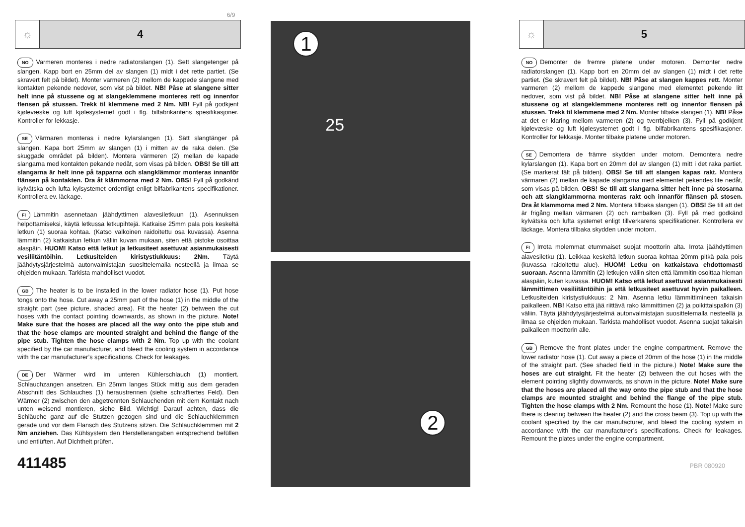6/9
☼ 4
NO Varmeren monteres i nedre radiatorslangen (1). Sett slangetenger på slangen. Kapp bort en 25mm del av slangen (1) midt i det rette partiet. (Se skravert felt på bildet). Monter varmeren (2) mellom de kappede slangene med kontakten pekende nedover, som vist på bildet. NB! Påse at slangene sitter helt inne på stussene og at slangeklemmene monteres rett og innenfor flensen på stussen. Trekk til klemmene med 2 Nm. NB! Fyll på godkjent kjølevæske og luft kjølesystemet godt i flg. bilfabrikantens spesifikasjoner. Kontroller for lekkasje.
SE Värmaren monteras i nedre kylarslangen (1). Sätt slangtänger på slangen. Kapa bort 25mm av slangen (1) i mitten av de raka delen. (Se skuggade området på bilden). Montera värmeren (2) mellan de kapade slangarna med kontakten pekande nedåt, som visas på bilden. OBS! Se till att slangarna är helt inne på tapparna och slangklämmor monteras innanför flänsen på kontakten. Dra åt klämmorna med 2 Nm. OBS! Fyll på godkänd kylvätska och lufta kylsystemet ordentligt enligt bilfabrikantens specifikationer. Kontrollera ev. läckage.
FI Lämmitin asennetaan jäähdyttimen alavesiletkuun (1). Asennuksen helpottamiseksi, käytä letkussa letkupihtejä. Katkaise 25mm pala pois keskeltä letkun (1) suoraa kohtaa. (Katso valkoinen raidoitettu osa kuvassa). Asenna lämmitin (2) katkaistun letkun väliin kuvan mukaan, siten että pistoke osoittaa alaspäin. HUOM! Katso että letkut ja letkusiteet asettuvat asianmukaisesti vesiliitäntöihin. Letkusiteiden kiristystiukkuus: 2Nm. Täytä jäähdytysjärjestelmä autonvalmistajan suosittelemalla nesteellä ja ilmaa se ohjeiden mukaan. Tarkista mahdolliset vuodot.
GB The heater is to be installed in the lower radiator hose (1). Put hose tongs onto the hose. Cut away a 25mm part of the hose (1) in the middle of the straight part (see picture, shaded area). Fit the heater (2) between the cut hoses with the contact pointing downwards, as shown in the picture. Note! Make sure that the hoses are placed all the way onto the pipe stub and that the hose clamps are mounted straight and behind the flange of the pipe stub. Tighten the hose clamps with 2 Nm. Top up with the coolant specified by the car manufacturer, and bleed the cooling system in accordance with the car manufacturer’s specifications. Check for leakages.
DE Der Wärmer wird im unteren Kühlerschlauch (1) montiert. Schlauchzangen ansetzen. Ein 25mm langes Stück mittig aus dem geraden Abschnitt des Schlauches (1) heraustrennen (siehe schraffiertes Feld). Den Wärmer (2) zwischen den abgetrennten Schlauchenden mit dem Kontakt nach unten weisend montieren, siehe Bild. Wichtig! Darauf achten, dass die Schläuche ganz auf die Stutzen gezogen sind und die Schlauchklemmen gerade und vor dem Flansch des Stutzens sitzen. Die Schlauchklemmen mit 2 Nm anziehen. Das Kühlsystem den Herstellerangaben entsprechend befüllen und entlüften. Auf Dichtheit prüfen.
411485
1
25
2
☼ 5
NO Demonter de fremre platene under motoren. Demonter nedre radiatorslangen (1). Kapp bort en 20mm del av slangen (1) midt i det rette partiet. (Se skravert felt på bildet). NB! Påse at slangen kappes rett. Monter varmeren (2) mellom de kappede slangene med elementet pekende litt nedover, som vist på bildet. NB! Påse at slangene sitter helt inne på stussene og at slangeklemmene monteres rett og innenfor flensen på stussen. Trekk til klemmene med 2 Nm. Monter tilbake slangen (1). NB! Påse at det er klaring mellom varmeren (2) og tverrbjelken (3). Fyll på godkjent kjølevæske og luft kjølesystemet godt i flg. bilfabrikantens spesifikasjoner. Kontroller for lekkasje. Monter tilbake platene under motoren.
SE Demontera de främre skydden under motorn. Demontera nedre kylarslangen (1). Kapa bort en 20mm del av slangen (1) mitt i det raka partiet. (Se markerat fält på bilden). OBS! Se till att slangen kapas rakt. Montera värmaren (2) mellan de kapade slangarna med elementet pekendes lite nedåt, som visas på bilden. OBS! Se till att slangarna sitter helt inne på stosarna och att slangklammorna monteras rakt och innanför flänsen på stosen. Dra åt klammorna med 2 Nm. Montera tillbaka slangen (1). OBS! Se till att det är frigång mellan värmaren (2) och rambalken (3). Fyll på med godkänd kylvätska och lufta systemet enligt tillverkarens specifikationer. Kontrollera ev läckage. Montera tillbaka skydden under motorn.
FI Irrota molemmat etummaiset suojat moottorin alta. Irrota jäähdyttimen alavesiletku (1). Leikkaa keskeltä letkun suoraa kohtaa 20mm pitkä pala pois (kuvassa raidoitettu alue). HUOM! Letku on katkaistava ehdottomasti suoraan. Asenna lämmitin (2) letkujen väliin siten että lämmitin osoittaa hieman alaspäin, kuten kuvassa. HUOM! Katso että letkut asettuvat asianmukaisesti lämmittimen vesiliitäntöihin ja että letkusiteet asettuvat hyvin paikalleen. Letkusiteiden kiristystiukkuus: 2 Nm. Asenna letku lämmittimineen takaisin paikalleen. NB! Katso että jää riittävä rako lämmittimen (2) ja poikittaispalkin (3) väliin. Täytä jäähdytysjärjestelmä autonvalmistajan suosittelemalla nesteellä ja ilmaa se ohjeiden mukaan. Tarkista mahdolliset vuodot. Asenna suojat takaisin paikalleen moottorin alle.
GB Remove the front plates under the engine compartment. Remove the lower radiator hose (1). Cut away a piece of 20mm of the hose (1) in the middle of the straight part. (See shaded field in the picture.) Note! Make sure the hoses are cut straight. Fit the heater (2) between the cut hoses with the element pointing slightly downwards, as shown in the picture. Note! Make sure that the hoses are placed all the way onto the pipe stub and that the hose clamps are mounted straight and behind the flange of the pipe stub. Tighten the hose clamps with 2 Nm. Remount the hose (1). Note! Make sure there is clearing between the heater (2) and the cross beam (3). Top up with the coolant specified by the car manufacturer, and bleed the cooling system in accordance with the car manufacturer’s specifications. Check for leakages. Remount the plates under the engine compartment.
PBR 080920